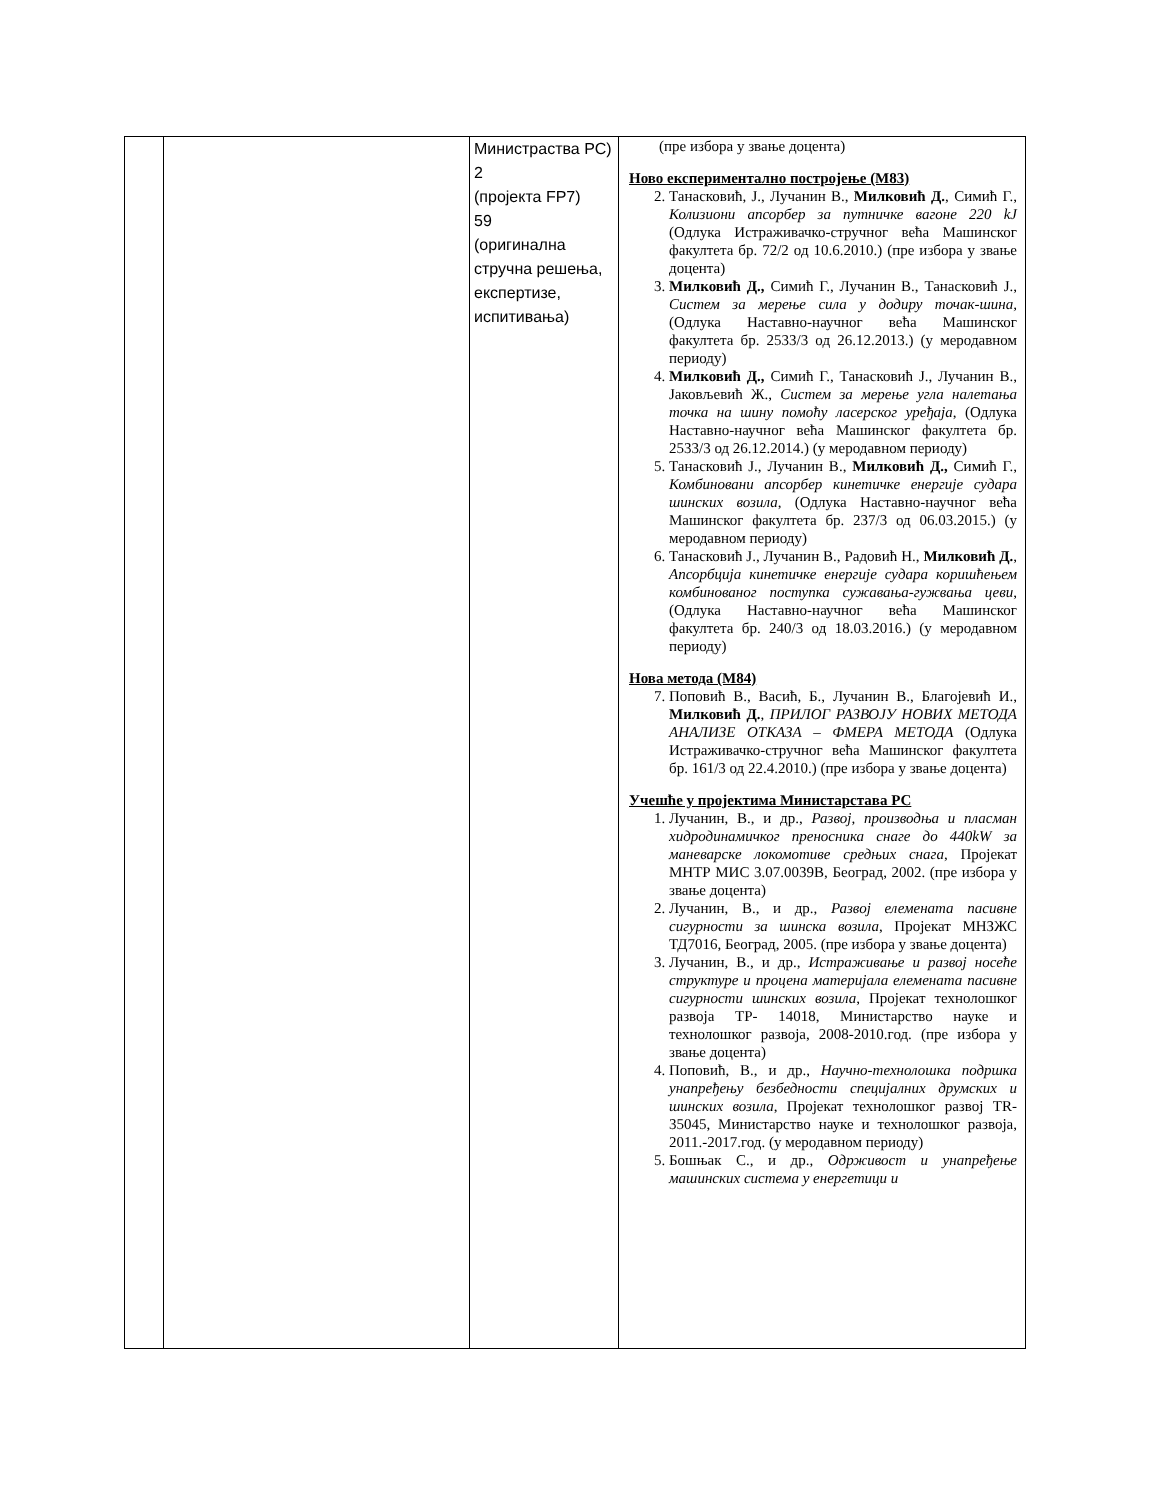| | | Министраства РС) 2 (пројекта FP7) 59 (оригинална стручна решења, експертизе, испитивања) | (пре избора у звање доцента) Ново експериментално постројење (М83) 2. Танасковић, Ј., Лучанин В., Милковић Д. , Симић Г., Колизиони апсорбер за путничке вагоне 220 kJ (Одлука Истраживачко-стручног већа Машинског факултета бр. 72/2 од 10.6.2010.) (пре избора у звање доцента) 3. Милковић Д., Симић Г., Лучанин В., Танасковић Ј., Систем за мерење сила у додиру точак-шина, (Одлука Наставно-научног већа Машинског факултета бр. 2533/3 од 26.12.2013.) (у меродавном периоду) 4. Милковић Д., Симић Г., Танасковић Ј., Лучанин В., Јаковљевић Ж., Систем за мерење угла налетања точка на шину помоћу ласерског уређаја , (Одлука Наставно-научног већа Машинског факултета бр. 2533/3 од 26.12.2014.) (у меродавном периоду) 5. Танасковић Ј., Лучанин В., Милковић Д., Симић Г., Комбиновани апсорбер кинетичке енергије судара шинских возила , (Одлука Наставно-научног већа Машинског факултета бр. 237/3 од 06.03.2015.) (у меродавном периоду) 6. Танасковић Ј., Лучанин В., Радовић Н., Милковић Д. , Апсорбција кинетичке енергије судара коришћењем комбинованог поступка сужавања-гужвања цеви , (Одлука Наставно-научног већа Машинског факултета бр. 240/3 од 18.03.2016.) (у меродавном периоду) Нова метода (М84) 7. Поповић В., Васић, Б., Лучанин В., Благојевић И., Милковић Д. , ПРИЛОГ РАЗВОЈУ НОВИХ МЕТОДА АНАЛИЗЕ ОТКАЗА – ФМЕРА МЕТОДА (Одлука Истраживачко-стручног већа Машинског факултета бр. 161/3 од 22.4.2010.) (пре избора у звање доцента) Учешће у пројектима Министарстава РС 1. Лучанин, В., и др., Развој, производња и пласман хидродинамичког преносника снаге до 440kW за маневарске локомотиве средњих снага , Пројекат МНТР МИС 3.07.0039В, Београд, 2002. (пре избора у звање доцента) 2. Лучанин, В., и др., Развој елемената пасивне сигурности за шинска возила , Пројекат МНЗЖС ТД7016, Београд, 2005. (пре избора у звање доцента) 3. Лучанин, В., и др., Истраживање и развој носеће структуре и процена материјала елемената пасивне сигурности шинских возила , Пројекат технолошког развоја ТР- 14018, Министарство науке и технолошког развоја, 2008-2010.год. (пре избора у звање доцента) 4. Поповић, В., и др., Научно-технолошка подршка унапређењу безбедности специјалних друмских и шинских возила , Пројекат технолошког развој TR-35045, Министарство науке и технолошког развоја, 2011.-2017.год. (у меродавном периоду) 5. Бошњак С., и др., Одрживост и унапређење машинских система у енергетици и |